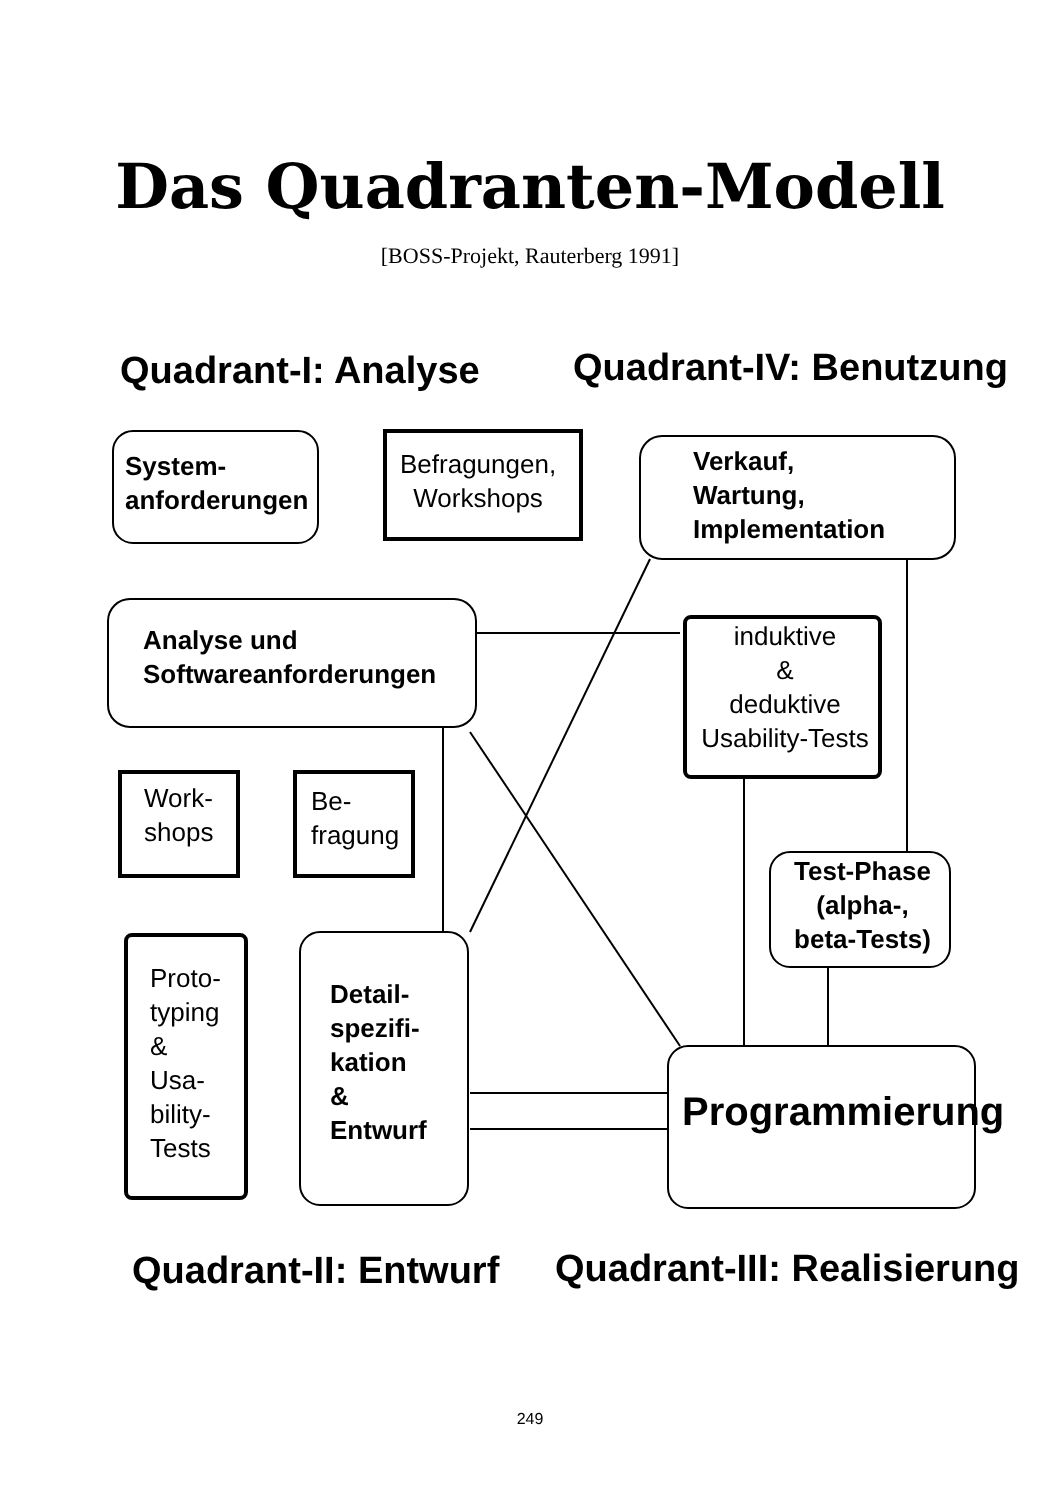Das Quadranten-Modell
[BOSS-Projekt, Rauterberg 1991]
Quadrant-I: Analyse Quadrant-IV: Benutzung
System-
anforderungen
Befragungen,
Workshops
Verkauf,
Wartung,
Implementation
Analyse und
Softwareanforderungen
induktive
&
deduktive
Usability-Tests
Work-
shops
Be-
fragung
Test-Phase
(alpha-,
beta-Tests)
Proto-
typing
&
Usa-
bility-
Tests
Detail-
spezifi-
kation
&
Entwurf
Programmierung
Quadrant-II: Entwurf Quadrant-III: Realisierung
249